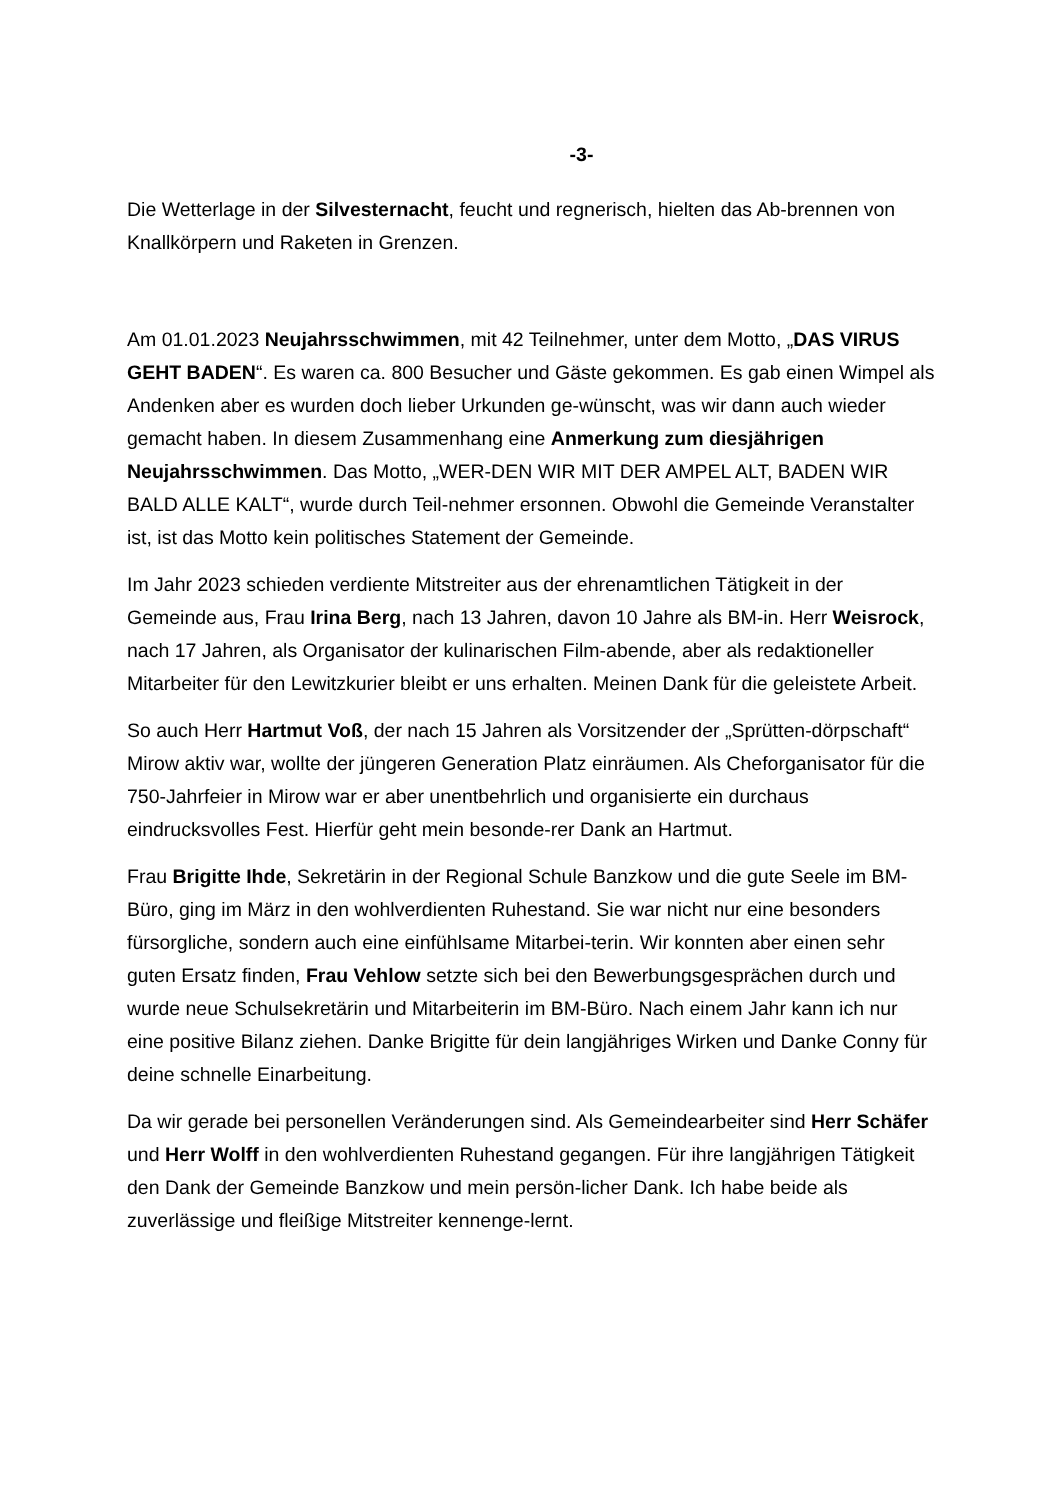-3-
Die Wetterlage in der Silvesternacht, feucht und regnerisch, hielten das Ab-brennen von Knallkörpern und Raketen in Grenzen.
Am 01.01.2023 Neujahrsschwimmen, mit 42 Teilnehmer, unter dem Motto, „DAS VIRUS GEHT BADEN“. Es waren ca. 800 Besucher und Gäste gekommen. Es gab einen Wimpel als Andenken aber es wurden doch lieber Urkunden ge-wünscht, was wir dann auch wieder gemacht haben. In diesem Zusammenhang eine Anmerkung zum diesjährigen Neujahrsschwimmen. Das Motto, „WER-DEN WIR MIT DER AMPEL ALT, BADEN WIR BALD ALLE KALT“, wurde durch Teil-nehmer ersonnen. Obwohl die Gemeinde Veranstalter ist, ist das Motto kein politisches Statement der Gemeinde.
Im Jahr 2023 schieden verdiente Mitstreiter aus der ehrenamtlichen Tätigkeit in der Gemeinde aus, Frau Irina Berg, nach 13 Jahren, davon 10 Jahre als BM-in. Herr Weisrock, nach 17 Jahren, als Organisator der kulinarischen Film-abende, aber als redaktioneller Mitarbeiter für den Lewitzkurier bleibt er uns erhalten. Meinen Dank für die geleistete Arbeit.
So auch Herr Hartmut Voß, der nach 15 Jahren als Vorsitzender der „Sprütten-dörpschaft“ Mirow aktiv war, wollte der jüngeren Generation Platz einräumen. Als Cheforganisator für die 750-Jahrfeier in Mirow war er aber unentbehrlich und organisierte ein durchaus eindrucksvolles Fest. Hierfür geht mein besonde-rer Dank an Hartmut.
Frau Brigitte Ihde, Sekretärin in der Regional Schule Banzkow und die gute Seele im BM-Büro, ging im März in den wohlverdienten Ruhestand. Sie war nicht nur eine besonders fürsorgliche, sondern auch eine einfühlsame Mitarbei-terin. Wir konnten aber einen sehr guten Ersatz finden, Frau Vehlow setzte sich bei den Bewerbungsgesprächen durch und wurde neue Schulsekretärin und Mitarbeiterin im BM-Büro. Nach einem Jahr kann ich nur eine positive Bilanz ziehen. Danke Brigitte für dein langjähriges Wirken und Danke Conny für deine schnelle Einarbeitung.
Da wir gerade bei personellen Veränderungen sind. Als Gemeindearbeiter sind Herr Schäfer und Herr Wolff in den wohlverdienten Ruhestand gegangen. Für ihre langjährigen Tätigkeit den Dank der Gemeinde Banzkow und mein persön-licher Dank. Ich habe beide als zuverlässige und fleißige Mitstreiter kennenge-lernt.